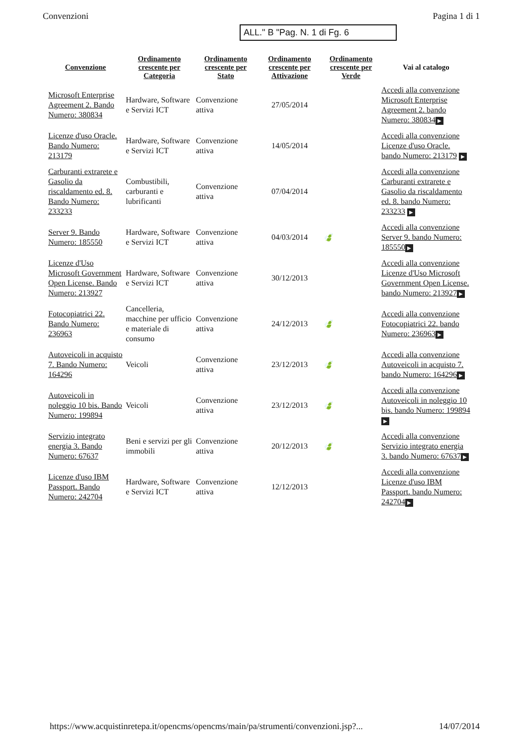Convenzioni Pagina 1 di 1
ALL." B "Pag. N. 1 di Fg. 6
| Convenzione | Ordinamento crescente per Categoria | Ordinamento crescente per Stato | Ordinamento crescente per Attivazione | Ordinamento crescente per Verde | Vai al catalogo |
| --- | --- | --- | --- | --- | --- |
| Microsoft Enterprise Agreement 2. Bando Numero: 380834 | Hardware, Software e Servizi ICT | Convenzione attiva | 27/05/2014 | | Accedi alla convenzione Microsoft Enterprise Agreement 2. bando Numero: 380834 ▶ |
| Licenze d'uso Oracle. Bando Numero: 213179 | Hardware, Software e Servizi ICT | Convenzione attiva | 14/05/2014 | | Accedi alla convenzione Licenze d'uso Oracle. bando Numero: 213179 ▶ |
| Carburanti extrarete e Gasolio da riscaldamento ed. 8. Bando Numero: 233233 | Combustibili, carburanti e lubrificanti | Convenzione attiva | 07/04/2014 | | Accedi alla convenzione Carburanti extrarete e Gasolio da riscaldamento ed. 8. bando Numero: 233233 ▶ |
| Server 9. Bando Numero: 185550 | Hardware, Software e Servizi ICT | Convenzione attiva | 04/03/2014 | 🍃 | Accedi alla convenzione Server 9. bando Numero: 185550 ▶ |
| Licenze d'Uso Microsoft Government Open License. Bando Numero: 213927 | Hardware, Software e Servizi ICT | Convenzione attiva | 30/12/2013 | | Accedi alla convenzione Licenze d'Uso Microsoft Government Open License. bando Numero: 213927 ▶ |
| Fotocopiatrici 22. Bando Numero: 236963 | Cancelleria, macchine per ufficio e materiale di consumo | Convenzione attiva | 24/12/2013 | 🍃 | Accedi alla convenzione Fotocopiatrici 22. bando Numero: 236963 ▶ |
| Autoveicoli in acquisto 7. Bando Numero: 164296 | Veicoli | Convenzione attiva | 23/12/2013 | 🍃 | Accedi alla convenzione Autoveicoli in acquisto 7. bando Numero: 164296 ▶ |
| Autoveicoli in noleggio 10 bis. Bando Numero: 199894 | Veicoli | Convenzione attiva | 23/12/2013 | 🍃 | Accedi alla convenzione Autoveicoli in noleggio 10 bis. bando Numero: 199894 ▶ |
| Servizio integrato energia 3. Bando Numero: 67637 | Beni e servizi per gli immobili | Convenzione attiva | 20/12/2013 | 🍃 | Accedi alla convenzione Servizio integrato energia 3. bando Numero: 67637 ▶ |
| Licenze d'uso IBM Passport. Bando Numero: 242704 | Hardware, Software e Servizi ICT | Convenzione attiva | 12/12/2013 | | Accedi alla convenzione Licenze d'uso IBM Passport. bando Numero: 242704 ▶ |
https://www.acquistinretepa.it/opencms/opencms/main/pa/strumenti/convenzioni.jsp?... 14/07/2014